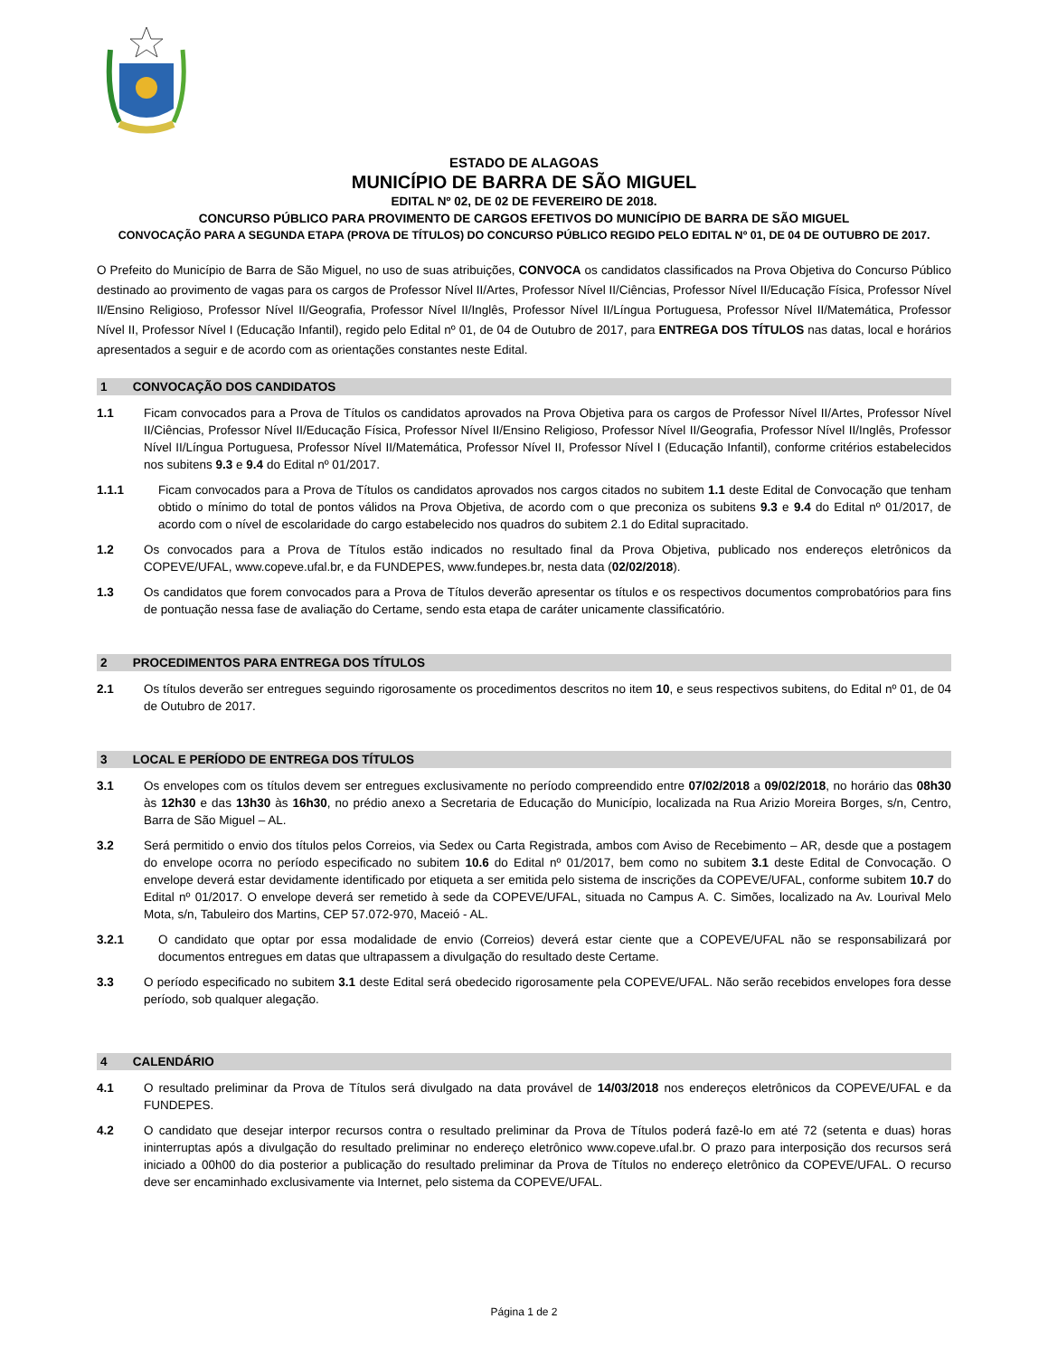ESTADO DE ALAGOAS
MUNICÍPIO DE BARRA DE SÃO MIGUEL
EDITAL Nº 02, DE 02 DE FEVEREIRO DE 2018.
CONCURSO PÚBLICO PARA PROVIMENTO DE CARGOS EFETIVOS DO MUNICÍPIO DE BARRA DE SÃO MIGUEL
CONVOCAÇÃO PARA A SEGUNDA ETAPA (PROVA DE TÍTULOS) DO CONCURSO PÚBLICO REGIDO PELO EDITAL Nº 01, DE 04 DE OUTUBRO DE 2017.
O Prefeito do Município de Barra de São Miguel, no uso de suas atribuições, CONVOCA os candidatos classificados na Prova Objetiva do Concurso Público destinado ao provimento de vagas para os cargos de Professor Nível II/Artes, Professor Nível II/Ciências, Professor Nível II/Educação Física, Professor Nível II/Ensino Religioso, Professor Nível II/Geografia, Professor Nível II/Inglês, Professor Nível II/Língua Portuguesa, Professor Nível II/Matemática, Professor Nível II, Professor Nível I (Educação Infantil), regido pelo Edital nº 01, de 04 de Outubro de 2017, para ENTREGA DOS TÍTULOS nas datas, local e horários apresentados a seguir e de acordo com as orientações constantes neste Edital.
1 CONVOCAÇÃO DOS CANDIDATOS
1.1 Ficam convocados para a Prova de Títulos os candidatos aprovados na Prova Objetiva para os cargos de Professor Nível II/Artes, Professor Nível II/Ciências, Professor Nível II/Educação Física, Professor Nível II/Ensino Religioso, Professor Nível II/Geografia, Professor Nível II/Inglês, Professor Nível II/Língua Portuguesa, Professor Nível II/Matemática, Professor Nível II, Professor Nível I (Educação Infantil), conforme critérios estabelecidos nos subitens 9.3 e 9.4 do Edital nº 01/2017.
1.1.1 Ficam convocados para a Prova de Títulos os candidatos aprovados nos cargos citados no subitem 1.1 deste Edital de Convocação que tenham obtido o mínimo do total de pontos válidos na Prova Objetiva, de acordo com o que preconiza os subitens 9.3 e 9.4 do Edital nº 01/2017, de acordo com o nível de escolaridade do cargo estabelecido nos quadros do subitem 2.1 do Edital supracitado.
1.2 Os convocados para a Prova de Títulos estão indicados no resultado final da Prova Objetiva, publicado nos endereços eletrônicos da COPEVE/UFAL, www.copeve.ufal.br, e da FUNDEPES, www.fundepes.br, nesta data (02/02/2018).
1.3 Os candidatos que forem convocados para a Prova de Títulos deverão apresentar os títulos e os respectivos documentos comprobatórios para fins de pontuação nessa fase de avaliação do Certame, sendo esta etapa de caráter unicamente classificatório.
2 PROCEDIMENTOS PARA ENTREGA DOS TÍTULOS
2.1 Os títulos deverão ser entregues seguindo rigorosamente os procedimentos descritos no item 10, e seus respectivos subitens, do Edital nº 01, de 04 de Outubro de 2017.
3 LOCAL E PERÍODO DE ENTREGA DOS TÍTULOS
3.1 Os envelopes com os títulos devem ser entregues exclusivamente no período compreendido entre 07/02/2018 a 09/02/2018, no horário das 08h30 às 12h30 e das 13h30 às 16h30, no prédio anexo a Secretaria de Educação do Município, localizada na Rua Arizio Moreira Borges, s/n, Centro, Barra de São Miguel – AL.
3.2 Será permitido o envio dos títulos pelos Correios, via Sedex ou Carta Registrada, ambos com Aviso de Recebimento – AR, desde que a postagem do envelope ocorra no período especificado no subitem 10.6 do Edital nº 01/2017, bem como no subitem 3.1 deste Edital de Convocação. O envelope deverá estar devidamente identificado por etiqueta a ser emitida pelo sistema de inscrições da COPEVE/UFAL, conforme subitem 10.7 do Edital nº 01/2017. O envelope deverá ser remetido à sede da COPEVE/UFAL, situada no Campus A. C. Simões, localizado na Av. Lourival Melo Mota, s/n, Tabuleiro dos Martins, CEP 57.072-970, Maceió - AL.
3.2.1 O candidato que optar por essa modalidade de envio (Correios) deverá estar ciente que a COPEVE/UFAL não se responsabilizará por documentos entregues em datas que ultrapassem a divulgação do resultado deste Certame.
3.3 O período especificado no subitem 3.1 deste Edital será obedecido rigorosamente pela COPEVE/UFAL. Não serão recebidos envelopes fora desse período, sob qualquer alegação.
4 CALENDÁRIO
4.1 O resultado preliminar da Prova de Títulos será divulgado na data provável de 14/03/2018 nos endereços eletrônicos da COPEVE/UFAL e da FUNDEPES.
4.2 O candidato que desejar interpor recursos contra o resultado preliminar da Prova de Títulos poderá fazê-lo em até 72 (setenta e duas) horas ininterruptas após a divulgação do resultado preliminar no endereço eletrônico www.copeve.ufal.br. O prazo para interposição dos recursos será iniciado a 00h00 do dia posterior a publicação do resultado preliminar da Prova de Títulos no endereço eletrônico da COPEVE/UFAL. O recurso deve ser encaminhado exclusivamente via Internet, pelo sistema da COPEVE/UFAL.
Página 1 de 2